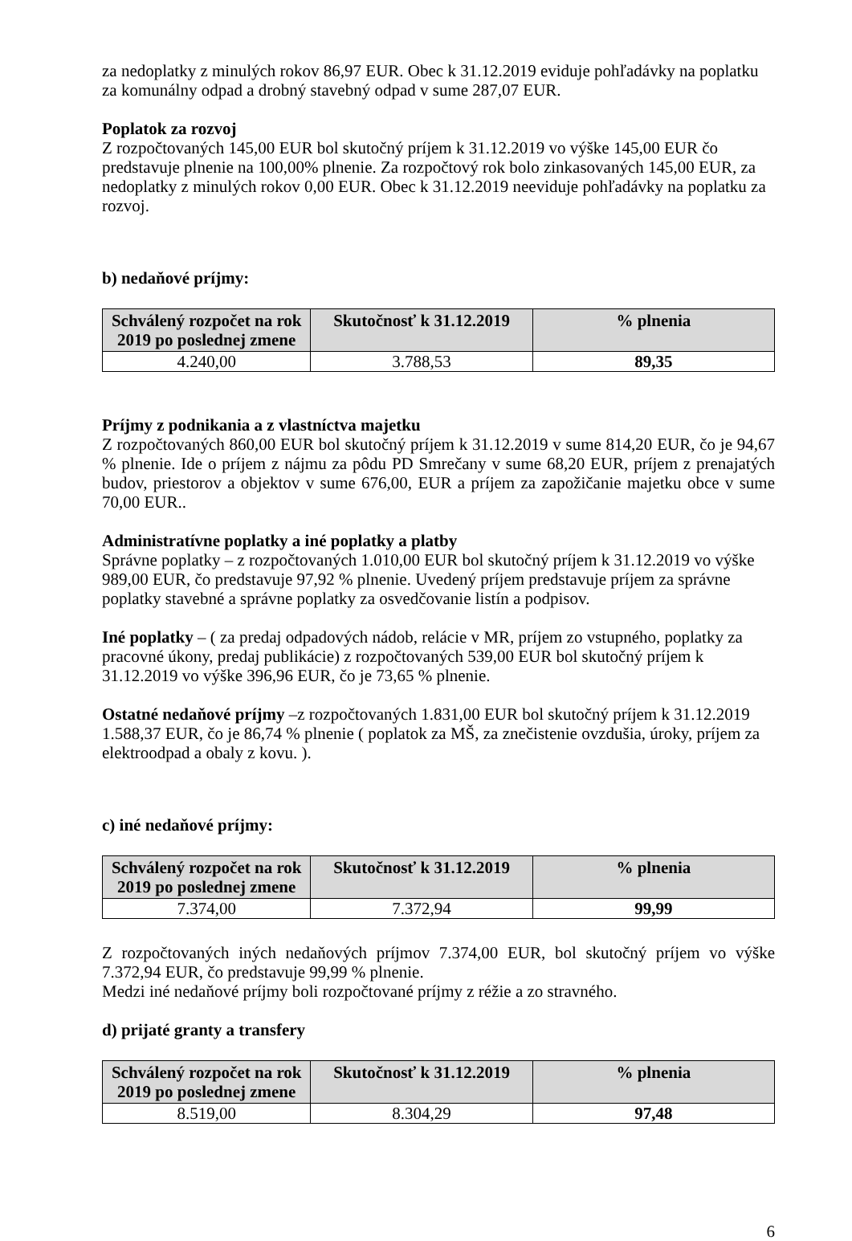za nedoplatky z minulých rokov 86,97 EUR. Obec k 31.12.2019 eviduje pohľadávky na poplatku za komunálny odpad a drobný stavebný odpad v sume 287,07 EUR.
Poplatok za rozvoj
Z rozpočtovaných 145,00 EUR bol skutočný príjem k 31.12.2019 vo výške 145,00 EUR čo predstavuje plnenie na 100,00% plnenie. Za rozpočtový rok bolo zinkasovaných 145,00 EUR, za nedoplatky z minulých rokov 0,00 EUR. Obec k 31.12.2019 neeviduje pohľadávky na poplatku za rozvoj.
b) nedaňové príjmy:
| Schválený rozpočet na rok 2019 po poslednej zmene | Skutočnosť k 31.12.2019 | % plnenia |
| --- | --- | --- |
| 4.240,00 | 3.788,53 | 89,35 |
Príjmy z podnikania a z vlastníctva majetku
Z rozpočtovaných 860,00 EUR bol skutočný príjem k 31.12.2019 v sume 814,20 EUR, čo je 94,67 % plnenie. Ide o príjem z nájmu za pôdu PD Smrečany v sume 68,20 EUR, príjem z prenajatých budov, priestorov a objektov v sume 676,00, EUR a príjem za zapožičanie majetku obce v sume 70,00 EUR..
Administratívne poplatky a iné poplatky a platby
Správne poplatky – z rozpočtovaných 1.010,00 EUR bol skutočný príjem k 31.12.2019 vo výške 989,00 EUR, čo predstavuje 97,92 % plnenie. Uvedený príjem predstavuje príjem za správne poplatky stavebné a správne poplatky za osvedčovanie listín a podpisov.
Iné poplatky – ( za predaj odpadových nádob, relácie v MR, príjem zo vstupného, poplatky za pracovné úkony, predaj publikácie) z rozpočtovaných 539,00 EUR bol skutočný príjem k 31.12.2019 vo výške 396,96 EUR, čo je 73,65 % plnenie.
Ostatné nedaňové príjmy –z rozpočtovaných 1.831,00 EUR bol skutočný príjem k 31.12.2019 1.588,37 EUR, čo je 86,74 % plnenie ( poplatok za MŠ, za znečistenie ovzdušia, úroky, príjem za elektroodpad a obaly z kovu. ).
c) iné nedaňové príjmy:
| Schválený rozpočet na rok 2019 po poslednej zmene | Skutočnosť k 31.12.2019 | % plnenia |
| --- | --- | --- |
| 7.374,00 | 7.372,94 | 99,99 |
Z rozpočtovaných iných nedaňových príjmov 7.374,00 EUR, bol skutočný príjem vo výške 7.372,94 EUR, čo predstavuje 99,99 % plnenie.
Medzi iné nedaňové príjmy boli rozpočtované príjmy z réžie a zo stravného.
d) prijaté granty a transfery
| Schválený rozpočet na rok 2019 po poslednej zmene | Skutočnosť k 31.12.2019 | % plnenia |
| --- | --- | --- |
| 8.519,00 | 8.304,29 | 97,48 |
6